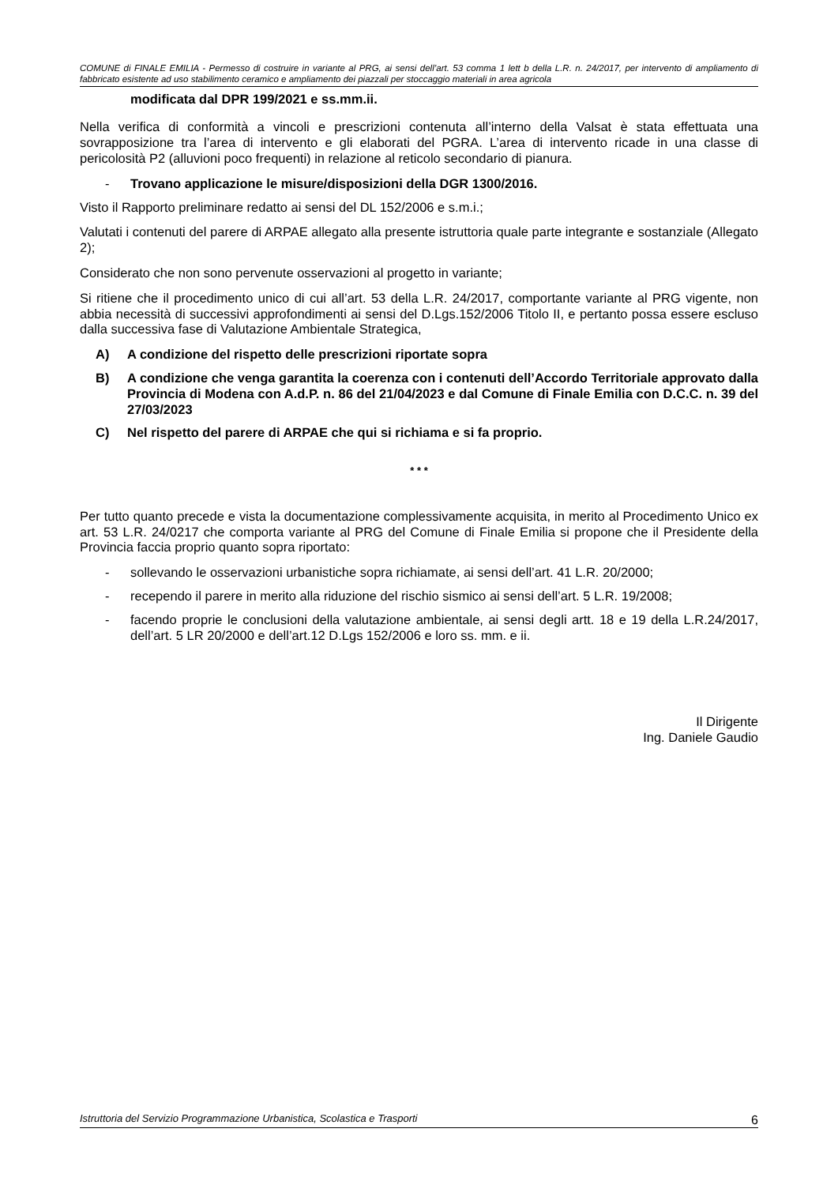COMUNE di FINALE EMILIA - Permesso di costruire in variante al PRG, ai sensi dell’art. 53 comma 1 lett b della L.R. n. 24/2017, per intervento di ampliamento di fabbricato esistente ad uso stabilimento ceramico e ampliamento dei piazzali per stoccaggio materiali in area agricola
modificata dal DPR 199/2021 e ss.mm.ii.
Nella verifica di conformità a vincoli e prescrizioni contenuta all’interno della Valsat è stata effettuata una sovrapposizione tra l’area di intervento e gli elaborati del PGRA. L’area di intervento ricade in una classe di pericolosità P2 (alluvioni poco frequenti) in relazione al reticolo secondario di pianura.
- Trovano applicazione le misure/disposizioni della DGR 1300/2016.
Visto il Rapporto preliminare redatto ai sensi del DL 152/2006 e s.m.i.;
Valutati i contenuti del parere di ARPAE allegato alla presente istruttoria quale parte integrante e sostanziale (Allegato 2);
Considerato che non sono pervenute osservazioni al progetto in variante;
Si ritiene che il procedimento unico di cui all’art. 53 della L.R. 24/2017, comportante variante al PRG vigente, non abbia necessità di successivi approfondimenti ai sensi del D.Lgs.152/2006 Titolo II, e pertanto possa essere escluso dalla successiva fase di Valutazione Ambientale Strategica,
A) A condizione del rispetto delle prescrizioni riportate sopra
B) A condizione che venga garantita la coerenza con i contenuti dell’Accordo Territoriale approvato dalla Provincia di Modena con A.d.P. n. 86 del 21/04/2023 e dal Comune di Finale Emilia con D.C.C. n. 39 del 27/03/2023
C) Nel rispetto del parere di ARPAE che qui si richiama e si fa proprio.
* * *
Per tutto quanto precede e vista la documentazione complessivamente acquisita, in merito al Procedimento Unico ex art. 53 L.R. 24/0217 che comporta variante al PRG del Comune di Finale Emilia si propone che il Presidente della Provincia faccia proprio quanto sopra riportato:
- sollevando le osservazioni urbanistiche sopra richiamate, ai sensi dell’art. 41 L.R. 20/2000;
- recependo il parere in merito alla riduzione del rischio sismico ai sensi dell’art. 5 L.R. 19/2008;
- facendo proprie le conclusioni della valutazione ambientale, ai sensi degli artt. 18 e 19 della L.R.24/2017, dell’art. 5 LR 20/2000 e dell’art.12 D.Lgs 152/2006 e loro ss. mm. e ii.
Il Dirigente
Ing. Daniele Gaudio
Istruttoria del Servizio Programmazione Urbanistica, Scolastica e Trasporti 6